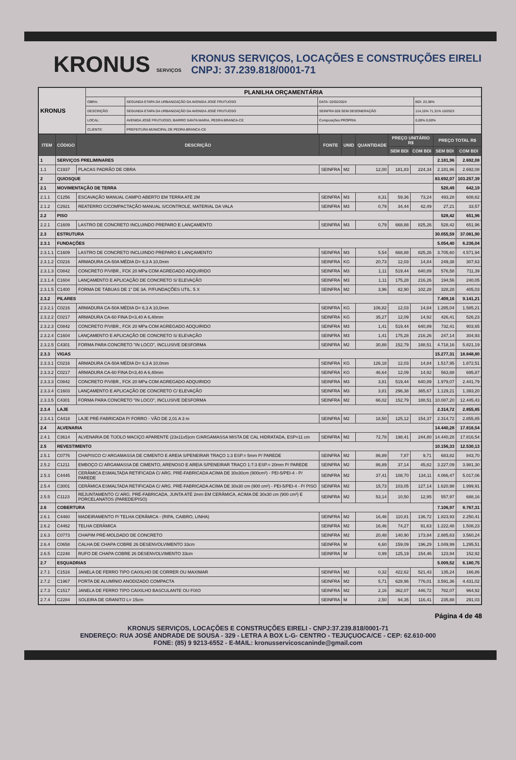KRONUS SERVIÇOS
KRONUS SERVIÇOS, LOCAÇÕES E CONSTRUÇÕES EIRELI
CNPJ: 37.239.818/0001-71
| KRONUS | PLANILHA ORÇAMENTÁRIA | | | |
| | OBRA: | SEGUNDA ETAPA DA URBANIZAÇÃO DA AVENIDA JOSÉ FRUTUOSO | DATA: 02/02/2024 | BDI: 23,38% |
| | DESCRIÇÃO: | SEGUNDA ETAPA DA URBANIZAÇÃO DA AVENIDA JOSÉ FRUTUOSO | SEINFRA 028 SEM DESONERAÇÃO | 114,15% 71,31% 10/2023 |
| | LOCAL: | AVENIDA JOSÉ FRUTUOSO, BAIRRO SANTA MARIA, PEDRA BRANCA-CE | Composições PRÓPRIA | 0,00% 0,00% |
| | CLIENTE: | PREFEITURA MUNICIPAL DE PEDRA BRANCA-CE | | |
| ITEM | CÓDIGO | DESCRIÇÃO | FONTE | UNID | QUANTIDADE | PREÇO UNITÁRIO R$ | | PREÇO TOTAL R$ | |
| --- | --- | --- | --- | --- | --- | --- | --- | --- | --- |
| | | | | | | SEM BDI | COM BDI | SEM BDI | COM BDI |
| 1 | SERVIÇOS PRELIMINARES | | | | | | | 2.181,96 | 2.692,08 |
| 1.1 | C1937 | PLACAS PADRÃO DE OBRA | SEINFRA | M2 | 12,00 | 181,83 | 224,34 | 2.181,96 | 2.692,08 |
| 2 | QUIOSQUE | | | | | | | 83.692,07 | 103.257,39 |
| 2.1 | MOVIMENTAÇÃO DE TERRA | | | | | | | 520,49 | 642,19 |
| 2.1.1 | C1256 | ESCAVAÇÃO MANUAL CAMPO ABERTO EM TERRA ATÉ 2M | SEINFRA | M3 | 8,31 | 59,36 | 73,24 | 493,28 | 608,62 |
| 2.1.2 | C2921 | REATERRO C/COMPACTAÇÃO MANUAL S/CONTROLE, MATERIAL DA VALA | SEINFRA | M3 | 0,79 | 34,44 | 42,49 | 27,21 | 33,57 |
| 2.2 | PISO | | | | | | | 528,42 | 651,96 |
| 2.2.1 | C1609 | LASTRO DE CONCRETO INCLUINDO PREPARO E LANÇAMENTO | SEINFRA | M3 | 0,79 | 668,88 | 825,26 | 528,42 | 651,96 |
| 2.3 | ESTRUTURA | | | | | | | 30.055,59 | 37.081,90 |
| 2.3.1 | FUNDAÇÕES | | | | | | | 5.054,40 | 6.236,04 |
| 2.3.1.1 | C1609 | LASTRO DE CONCRETO INCLUINDO PREPARO E LANÇAMENTO | SEINFRA | M3 | 5,54 | 668,88 | 825,26 | 3.705,60 | 4.571,94 |
| 2.3.1.2 | C0216 | ARMADURA CA-50A MÉDIA D= 6,3 A 10,0mm | SEINFRA | KG | 20,73 | 12,03 | 14,84 | 249,38 | 307,63 |
| 2.3.1.3 | C0842 | CONCRETO P/VIBR., FCK 20 MPa COM AGREGADO ADQUIRIDO | SEINFRA | M3 | 1,11 | 519,44 | 640,89 | 576,58 | 711,39 |
| 2.3.1.4 | C1604 | LANÇAMENTO E APLICAÇÃO DE CONCRETO S/ ELEVAÇÃO | SEINFRA | M3 | 1,11 | 175,28 | 216,26 | 194,56 | 240,05 |
| 2.3.1.5 | C1400 | FORMA DE TÁBUAS DE 1" DE 3A. P/FUNDAÇÕES UTIL. 5 X | SEINFRA | M2 | 3,96 | 82,90 | 102,28 | 328,28 | 405,03 |
| 2.3.2 | PILARES | | | | | | | 7.409,16 | 9.141,21 |
| 2.3.2.1 | C0216 | ARMADURA CA-50A MÉDIA D= 6,3 A 10,0mm | SEINFRA | KG | 106,82 | 12,03 | 14,84 | 1.285,04 | 1.585,21 |
| 2.3.2.2 | C0217 | ARMADURA CA-60 FINA D=3,40 A 6,40mm | SEINFRA | KG | 35,27 | 12,09 | 14,92 | 426,41 | 526,23 |
| 2.3.2.3 | C0842 | CONCRETO P/VIBR., FCK 20 MPa COM AGREGADO ADQUIRIDO | SEINFRA | M3 | 1,41 | 519,44 | 640,89 | 732,41 | 903,65 |
| 2.3.2.4 | C1604 | LANÇAMENTO E APLICAÇÃO DE CONCRETO S/ ELEVAÇÃO | SEINFRA | M3 | 1,41 | 175,28 | 216,26 | 247,14 | 304,93 |
| 2.3.2.5 | C4301 | FORMA PARA CONCRETO "IN LOCO", INCLUSIVE DESFORMA | SEINFRA | M2 | 30,88 | 152,79 | 188,51 | 4.718,16 | 5.821,19 |
| 2.3.3 | VIGAS | | | | | | | 15.277,31 | 18.848,80 |
| 2.3.3.1 | C0216 | ARMADURA CA-50A MÉDIA D= 6,3 A 10,0mm | SEINFRA | KG | 126,18 | 12,03 | 14,84 | 1.517,95 | 1.872,51 |
| 2.3.3.2 | C0217 | ARMADURA CA-60 FINA D=3,40 A 6,40mm | SEINFRA | KG | 46,64 | 12,09 | 14,92 | 563,88 | 695,87 |
| 2.3.3.3 | C0842 | CONCRETO P/VIBR., FCK 20 MPa COM AGREGADO ADQUIRIDO | SEINFRA | M3 | 3,81 | 519,44 | 640,89 | 1.979,07 | 2.441,79 |
| 2.3.3.4 | C1603 | LANÇAMENTO E APLICAÇÃO DE CONCRETO C/ ELEVAÇÃO | SEINFRA | M3 | 3,81 | 296,38 | 365,67 | 1.129,21 | 1.393,20 |
| 2.3.3.5 | C4301 | FORMA PARA CONCRETO "IN LOCO", INCLUSIVE DESFORMA | SEINFRA | M2 | 66,02 | 152,79 | 188,51 | 10.087,20 | 12.445,43 |
| 2.3.4 | LAJE | | | | | | | 2.314,72 | 2.855,85 |
| 2.3.4.1 | C4418 | LAJE PRÉ-FABRICADA P/ FORRO - VÃO DE 2,01 A 3 m | SEINFRA | M2 | 18,50 | 125,12 | 154,37 | 2.314,72 | 2.855,85 |
| 2.4 | ALVENARIA | | | | | | | 14.440,28 | 17.816,54 |
| 2.4.1 | C3614 | ALVENARIA DE TIJOLO MACIÇO APARENTE (23x11x5)cm C/ARGAMASSA MISTA DE CAL HIDRATADA, ESP=11 cm | SEINFRA | M2 | 72,78 | 198,41 | 244,80 | 14.440,28 | 17.816,54 |
| 2.5 | REVESTIMENTO | | | | | | | 10.156,33 | 12.530,13 |
| 2.5.1 | C0776 | CHAPISCO C/ ARGAMASSA DE CIMENTO E AREIA S/PENEIRAR TRAÇO 1:3 ESP.= 5mm P/ PAREDE | SEINFRA | M2 | 86,89 | 7,87 | 9,71 | 683,82 | 843,70 |
| 2.5.2 | C1211 | EMBOÇO C/ ARGAMASSA DE CIMENTO, ARENOSO E AREIA S/PENEIRAR TRAÇO 1:7:3 ESP.= 20mm P/ PAREDE | SEINFRA | M2 | 86,89 | 37,14 | 45,82 | 3.227,09 | 3.981,30 |
| 2.5.3 | C4445 | CERÂMICA ESMALTADA RETIFICADA C/ ARG. PRÉ-FABRICADA ACIMA DE 30x30cm (900cm²) - PEI-5/PEI-4 - P/ PAREDE | SEINFRA | M2 | 37,41 | 108,70 | 134,11 | 4.066,47 | 5.017,06 |
| 2.5.4 | C3001 | CERÂMICA ESMALTADA RETIFICADA C/ ARG. PRÉ-FABRICADA ACIMA DE 30x30 cm (900 cm²) - PEI-5/PEI-4 - P/ PISO | SEINFRA | M2 | 15,73 | 103,05 | 127,14 | 1.620,98 | 1.999,91 |
| 2.5.5 | C1123 | REJUNTAMENTO C/ ARG. PRÉ-FABRICADA, JUNTA ATÉ 2mm EM CERÂMICA, ACIMA DE 30x30 cm (900 cm²) E PORCELANATOS (PAREDE/PISO) | SEINFRA | M2 | 53,14 | 10,50 | 12,95 | 557,97 | 688,16 |
| 2.6 | COBERTURA | | | | | | | 7.106,97 | 8.767,31 |
| 2.6.1 | C4460 | MADEIRAMENTO P/ TELHA CERÂMICA - (RIPA, CAIBRO, LINHA) | SEINFRA | M2 | 16,46 | 110,81 | 136,72 | 1.823,93 | 2.250,41 |
| 2.6.2 | C4462 | TELHA CERÂMICA | SEINFRA | M2 | 16,46 | 74,27 | 91,63 | 1.222,48 | 1.508,23 |
| 2.6.3 | C0773 | CHAPIM PRÉ-MOLDADO DE CONCRETO | SEINFRA | M2 | 20,48 | 140,90 | 173,84 | 2.885,63 | 3.560,24 |
| 2.6.4 | C0658 | CALHA DE CHAPA COBRE 26 DESENVOLVIMENTO 33cm | SEINFRA | M | 6,60 | 159,09 | 196,29 | 1.049,99 | 1.295,51 |
| 2.6.5 | C2248 | RUFO DE CHAPA COBRE 26 DESENVOLVIMENTO 33cm | SEINFRA | M | 0,99 | 125,19 | 154,46 | 123,94 | 152,92 |
| 2.7 | ESQUADRIAS | | | | | | | 5.009,52 | 6.180,75 |
| 2.7.1 | C1516 | JANELA DE FERRO TIPO CAIXILHO DE CORRER OU MAXIMAR | SEINFRA | M2 | 0,32 | 422,62 | 521,43 | 135,24 | 166,86 |
| 2.7.2 | C1967 | PORTA DE ALUMÍNIO ANODIZADO COMPACTA | SEINFRA | M2 | 5,71 | 628,96 | 776,01 | 3.591,36 | 4.431,02 |
| 2.7.3 | C1517 | JANELA DE FERRO TIPO CAIXILHO BASCULANTE OU FIXO | SEINFRA | M2 | 2,16 | 362,07 | 446,72 | 782,07 | 964,92 |
| 2.7.4 | C2284 | SOLEIRA DE GRANITO L= 15cm | SEINFRA | M | 2,50 | 94,35 | 116,41 | 235,88 | 291,03 |
Página 4 de 48
KRONUS SERVIÇOS, LOCAÇÕES E CONSTRUÇÕES EIRELI - CNPJ:37.239.818/0001-71
ENDEREÇO: RUA JOSÉ ANDRADE DE SOUSA - 329 - LETRA A BOX L-G- CENTRO - TEJUÇUOCA/CE - CEP: 62.610-000
FONE: (85) 9 9213-6552 - E-MAIL: kronusservicoscaninde@gmail.com